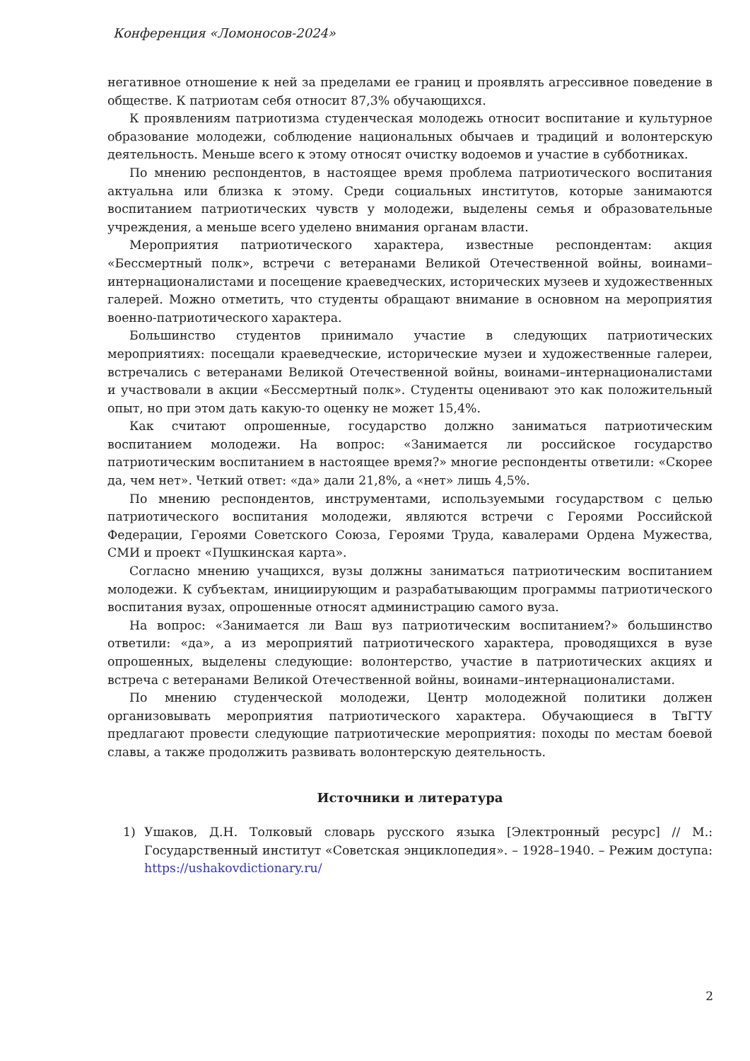Конференция «Ломоносов-2024»
негативное отношение к ней за пределами ее границ и проявлять агрессивное поведение в обществе. К патриотам себя относит 87,3% обучающихся.
К проявлениям патриотизма студенческая молодежь относит воспитание и культурное образование молодежи, соблюдение национальных обычаев и традиций и волонтерскую деятельность. Меньше всего к этому относят очистку водоемов и участие в субботниках.
По мнению респондентов, в настоящее время проблема патриотического воспитания актуальна или близка к этому. Среди социальных институтов, которые занимаются воспитанием патриотических чувств у молодежи, выделены семья и образовательные учреждения, а меньше всего уделено внимания органам власти.
Мероприятия патриотического характера, известные респондентам: акция «Бессмертный полк», встречи с ветеранами Великой Отечественной войны, воинами–интернационалистами и посещение краеведческих, исторических музеев и художественных галерей. Можно отметить, что студенты обращают внимание в основном на мероприятия военно-патриотического характера.
Большинство студентов принимало участие в следующих патриотических мероприятиях: посещали краеведческие, исторические музеи и художественные галереи, встречались с ветеранами Великой Отечественной войны, воинами–интернационалистами и участвовали в акции «Бессмертный полк». Студенты оценивают это как положительный опыт, но при этом дать какую-то оценку не может 15,4%.
Как считают опрошенные, государство должно заниматься патриотическим воспитанием молодежи. На вопрос: «Занимается ли российское государство патриотическим воспитанием в настоящее время?» многие респонденты ответили: «Скорее да, чем нет». Четкий ответ: «да» дали 21,8%, а «нет» лишь 4,5%.
По мнению респондентов, инструментами, используемыми государством с целью патриотического воспитания молодежи, являются встречи с Героями Российской Федерации, Героями Советского Союза, Героями Труда, кавалерами Ордена Мужества, СМИ и проект «Пушкинская карта».
Согласно мнению учащихся, вузы должны заниматься патриотическим воспитанием молодежи. К субъектам, инициирующим и разрабатывающим программы патриотического воспитания вузах, опрошенные относят администрацию самого вуза.
На вопрос: «Занимается ли Ваш вуз патриотическим воспитанием?» большинство ответили: «да», а из мероприятий патриотического характера, проводящихся в вузе опрошенных, выделены следующие: волонтерство, участие в патриотических акциях и встреча с ветеранами Великой Отечественной войны, воинами–интернационалистами.
По мнению студенческой молодежи, Центр молодежной политики должен организовывать мероприятия патриотического характера. Обучающиеся в ТвГТУ предлагают провести следующие патриотические мероприятия: походы по местам боевой славы, а также продолжить развивать волонтерскую деятельность.
Источники и литература
1) Ушаков, Д.Н. Толковый словарь русского языка [Электронный ресурс] // М.: Государственный институт «Советская энциклопедия». – 1928–1940. – Режим доступа: https://ushakovdictionary.ru/
2